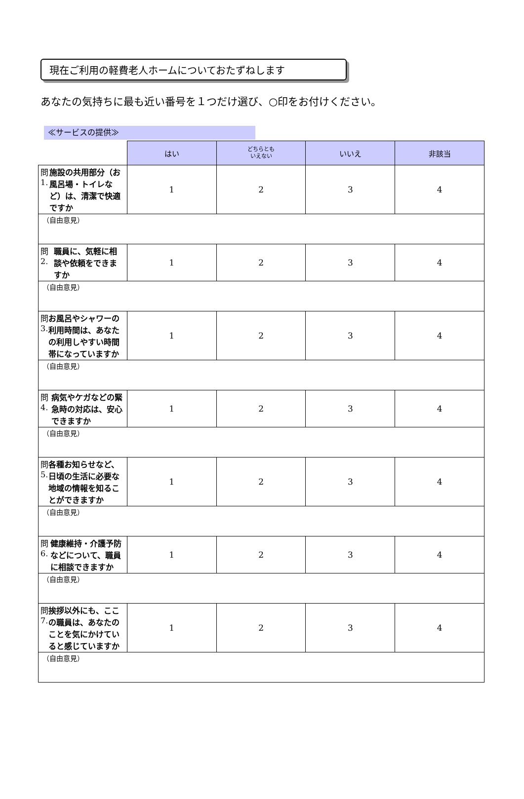現在ご利用の軽費老人ホームについておたずねします
あなたの気持ちに最も近い番号を１つだけ選び、○印をお付けください。
≪サービスの提供≫
| | はい | どちらとも いえない | いいえ | 非該当 |
| --- | --- | --- | --- | --- |
| 問1. 施設の共用部分（お風呂場・トイレなど）は、清潔で快適ですか | 1 | 2 | 3 | 4 |
| （自由意見） | | | | |
| 問2. 職員に、気軽に相談や依頼をできますか | 1 | 2 | 3 | 4 |
| （自由意見） | | | | |
| 問3. お風呂やシャワーの利用時間は、あなたの利用しやすい時間帯になっていますか | 1 | 2 | 3 | 4 |
| （自由意見） | | | | |
| 問4. 病気やケガなどの緊急時の対応は、安心できますか | 1 | 2 | 3 | 4 |
| （自由意見） | | | | |
| 問5. 各種お知らせなど、日頃の生活に必要な地域の情報を知ることができますか | 1 | 2 | 3 | 4 |
| （自由意見） | | | | |
| 問6. 健康維持・介護予防などについて、職員に相談できますか | 1 | 2 | 3 | 4 |
| （自由意見） | | | | |
| 問7. 挨拶以外にも、ここの職員は、あなたのことを気にかけていると感じていますか | 1 | 2 | 3 | 4 |
| （自由意見） | | | | |